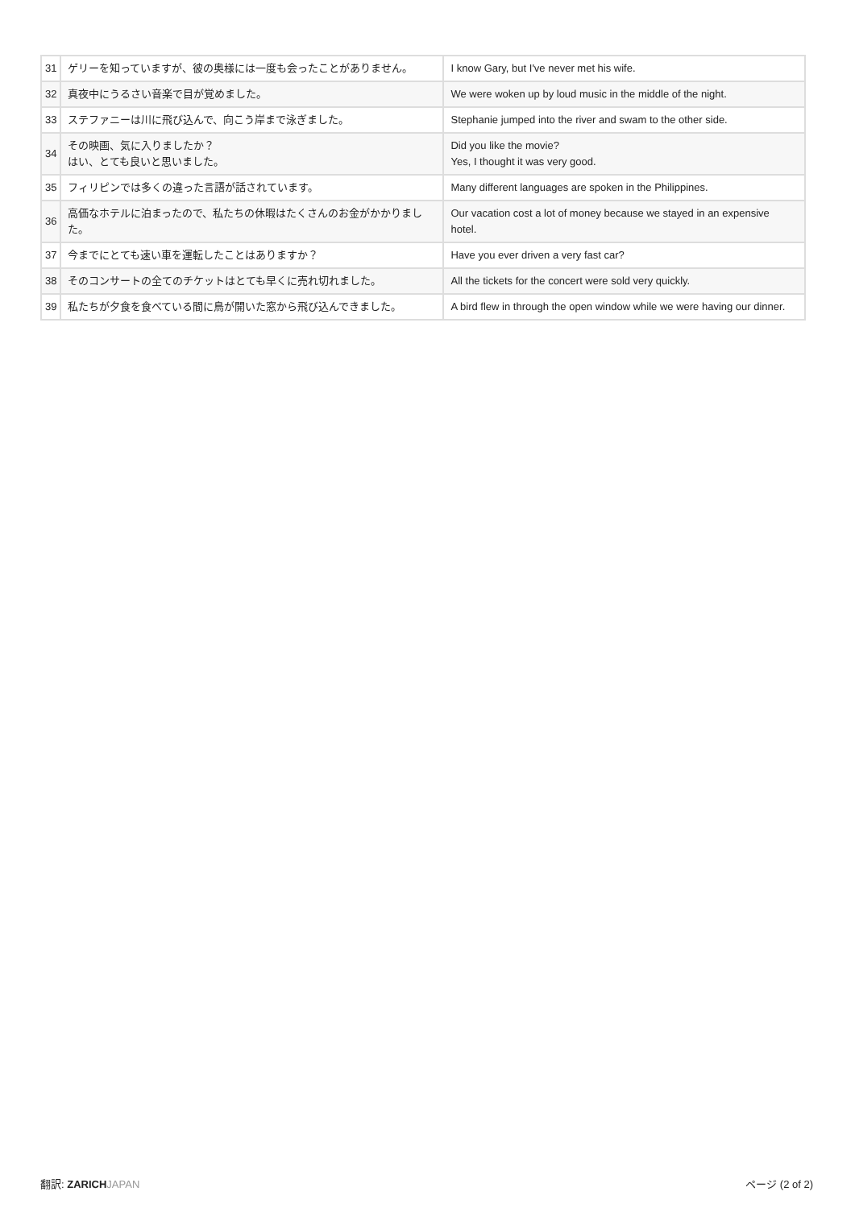| 31 | ゲリーを知っていますが、彼の奥様には一度も会ったことがありません。 | I know Gary, but I've never met his wife. |
| 32 | 真夜中にうるさい音楽で目が覚めました。 | We were woken up by loud music in the middle of the night. |
| 33 | ステファニーは川に飛び込んで、向こう岸まで泳ぎました。 | Stephanie jumped into the river and swam to the other side. |
| 34 | その映画、気に入りましたか？ はい、とても良いと思いました。 | Did you like the movie? Yes, I thought it was very good. |
| 35 | フィリピンでは多くの違った言語が話されています。 | Many different languages are spoken in the Philippines. |
| 36 | 高価なホテルに泊まったので、私たちの休暇はたくさんのお金がかかりました。 | Our vacation cost a lot of money because we stayed in an expensive hotel. |
| 37 | 今までにとても速い車を運転したことはありますか？ | Have you ever driven a very fast car? |
| 38 | そのコンサートの全てのチケットはとても早くに売れ切れました。 | All the tickets for the concert were sold very quickly. |
| 39 | 私たちが夕食を食べている間に鳥が開いた窓から飛び込んできました。 | A bird flew in through the open window while we were having our dinner. |
翻訳: ZARICH JAPAN ページ (2 of 2)